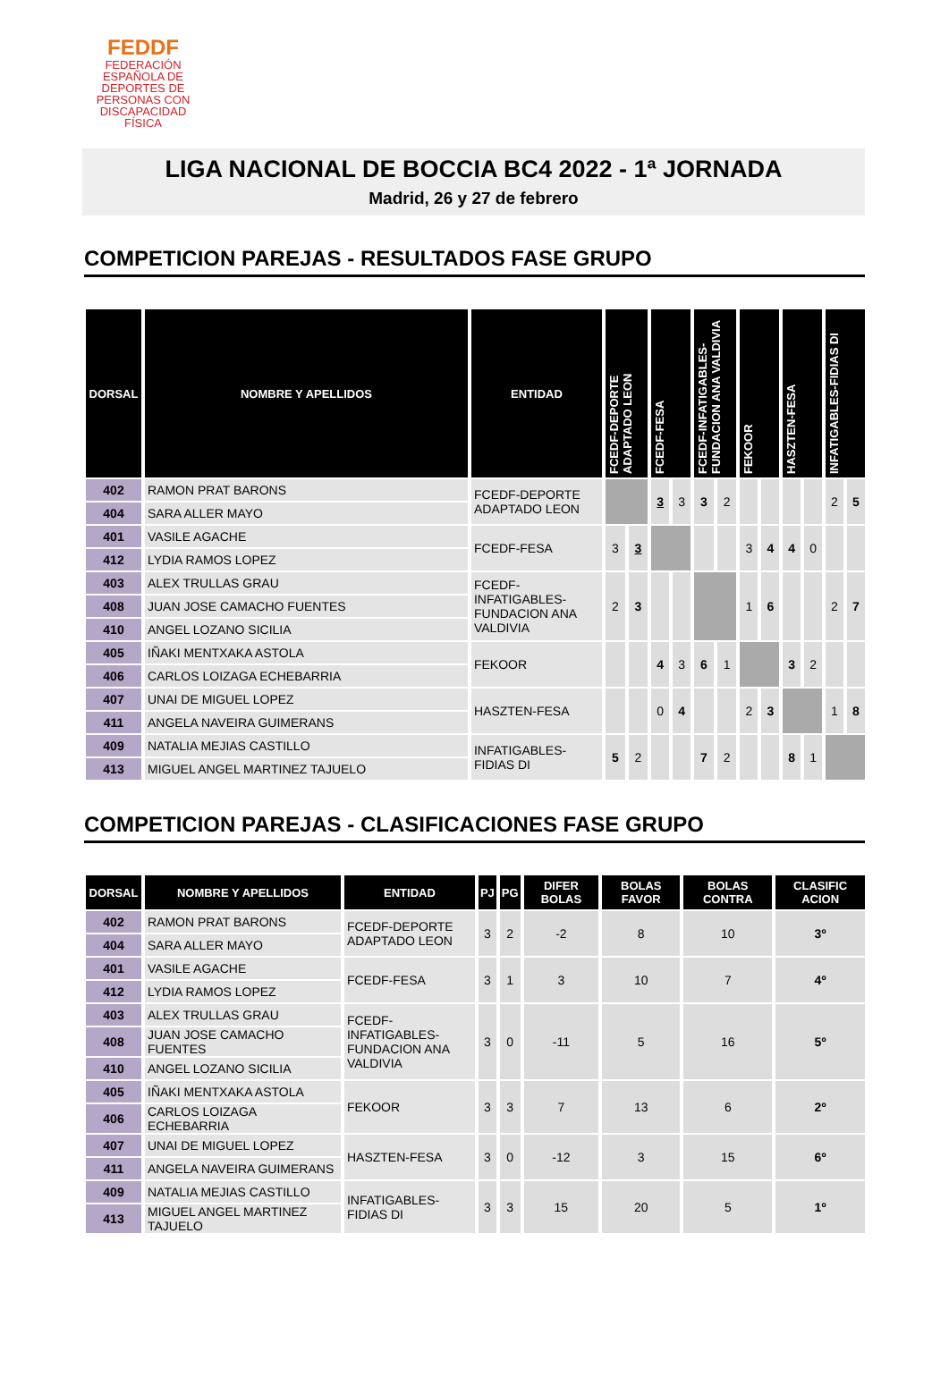FEDDF
FEDERACIÓN ESPAÑOLA DE DEPORTES DE PERSONAS CON DISCAPACIDAD FÍSICA
LIGA NACIONAL DE BOCCIA BC4 2022 - 1ª JORNADA
Madrid, 26 y 27 de febrero
COMPETICION PAREJAS - RESULTADOS FASE GRUPO
| DORSAL | NOMBRE Y APELLIDOS | ENTIDAD | FCEDF-DEPORTE ADAPTADO LEON | | FCEDF-FESA | | FCEDF-INFATIGABLES-FUNDACION ANA VALDIVIA | | FEKOOR | | HASZTEN-FESA | | INFATIGABLES-FIDIAS DI | |
| --- | --- | --- | --- | --- | --- | --- | --- | --- | --- | --- | --- | --- | --- | --- |
| 402 | RAMON PRAT BARONS | FCEDF-DEPORTE ADAPTADO LEON | | | 3 | 3 | 3 | 2 | | | | | 2 | 5 |
| 404 | SARA ALLER MAYO | | | | | | | | | | | | | |
| 401 | VASILE AGACHE | FCEDF-FESA | 3 | 3 | | | | | 3 | 4 | 4 | 0 | | |
| 412 | LYDIA RAMOS LOPEZ | | | | | | | | | | | | | |
| 403 | ALEX TRULLAS GRAU | FCEDF-INFATIGABLES-FUNDACION ANA VALDIVIA | 2 | 3 | | | | | 1 | 6 | | | 2 | 7 |
| 408 | JUAN JOSE CAMACHO FUENTES | | | | | | | | | | | | | |
| 410 | ANGEL LOZANO SICILIA | | | | | | | | | | | | | |
| 405 | IÑAKI MENTXAKA ASTOLA | FEKOOR | | | 4 | 3 | 6 | 1 | | | 3 | 2 | | |
| 406 | CARLOS LOIZAGA ECHEBARRIA | | | | | | | | | | | | | |
| 407 | UNAI DE MIGUEL LOPEZ | HASZTEN-FESA | | | 0 | 4 | | | 2 | 3 | | | 1 | 8 |
| 411 | ANGELA NAVEIRA GUIMERANS | | | | | | | | | | | | | |
| 409 | NATALIA MEJIAS CASTILLO | INFATIGABLES-FIDIAS DI | 5 | 2 | | | 7 | 2 | | | 8 | 1 | | |
| 413 | MIGUEL ANGEL MARTINEZ TAJUELO | | | | | | | | | | | | | |
COMPETICION PAREJAS - CLASIFICACIONES FASE GRUPO
| DORSAL | NOMBRE Y APELLIDOS | ENTIDAD | PJ | PG | DIFER BOLAS | BOLAS FAVOR | BOLAS CONTRA | CLASIFIC ACION |
| --- | --- | --- | --- | --- | --- | --- | --- | --- |
| 402 | RAMON PRAT BARONS | FCEDF-DEPORTE ADAPTADO LEON | 3 | 2 | -2 | 8 | 10 | 3º |
| 404 | SARA ALLER MAYO | | | | | | | |
| 401 | VASILE AGACHE | FCEDF-FESA | 3 | 1 | 3 | 10 | 7 | 4º |
| 412 | LYDIA RAMOS LOPEZ | | | | | | | |
| 403 | ALEX TRULLAS GRAU | FCEDF-INFATIGABLES-FUNDACION ANA VALDIVIA | 3 | 0 | -11 | 5 | 16 | 5º |
| 408 | JUAN JOSE CAMACHO FUENTES | | | | | | | |
| 410 | ANGEL LOZANO SICILIA | | | | | | | |
| 405 | IÑAKI MENTXAKA ASTOLA | FEKOOR | 3 | 3 | 7 | 13 | 6 | 2º |
| 406 | CARLOS LOIZAGA ECHEBARRIA | | | | | | | |
| 407 | UNAI DE MIGUEL LOPEZ | HASZTEN-FESA | 3 | 0 | -12 | 3 | 15 | 6º |
| 411 | ANGELA NAVEIRA GUIMERANS | | | | | | | |
| 409 | NATALIA MEJIAS CASTILLO | INFATIGABLES-FIDIAS DI | 3 | 3 | 15 | 20 | 5 | 1º |
| 413 | MIGUEL ANGEL MARTINEZ TAJUELO | | | | | | | |